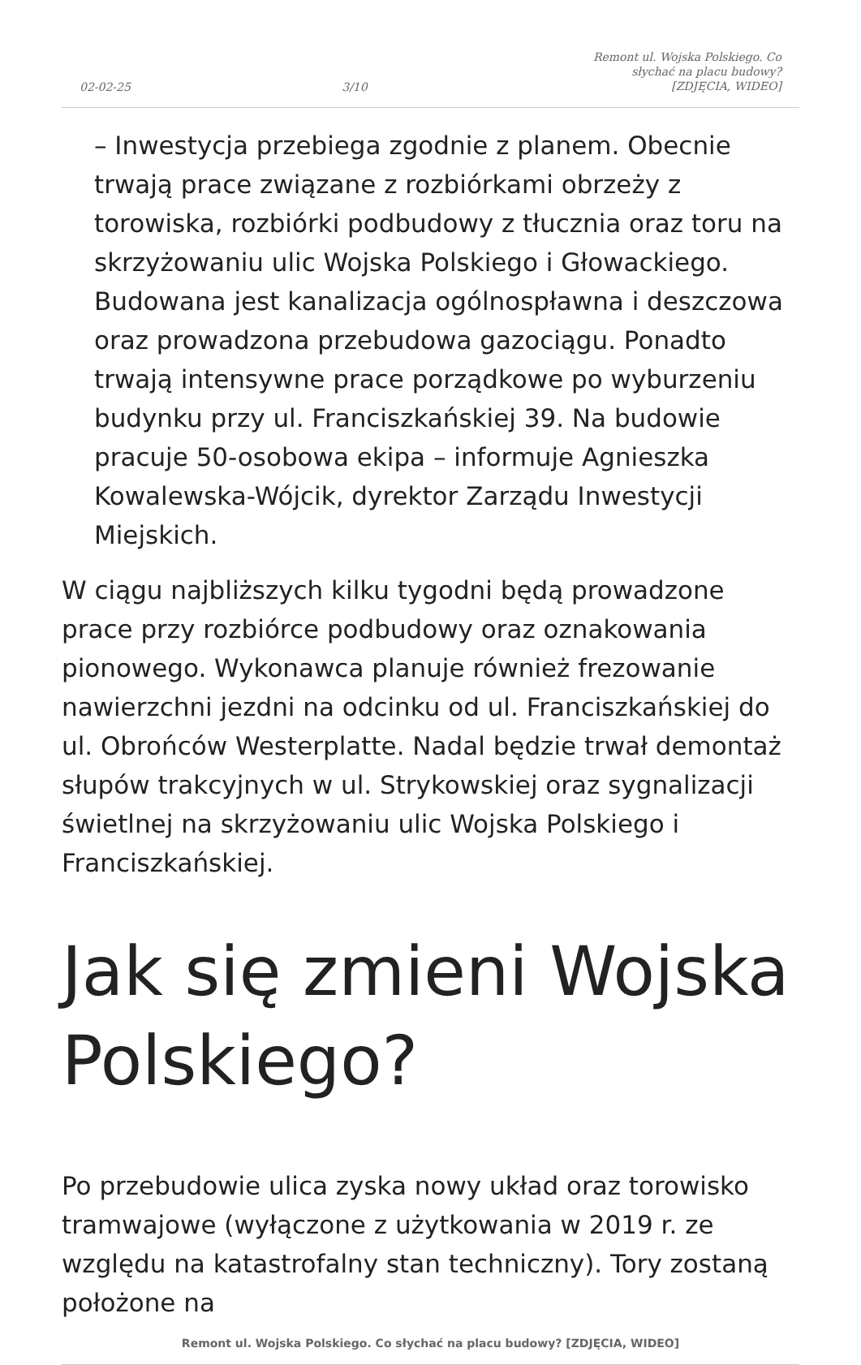02-02-25 3/10 Remont ul. Wojska Polskiego. Co słychać na placu budowy? [ZDJĘCIA, WIDEO]
– Inwestycja przebiega zgodnie z planem. Obecnie trwają prace związane z rozbiórkami obrzeży z torowiska, rozbiórki podbudowy z tłucznia oraz toru na skrzyżowaniu ulic Wojska Polskiego i Głowackiego. Budowana jest kanalizacja ogólnospławna i deszczowa oraz prowadzona przebudowa gazociągu. Ponadto trwają intensywne prace porządkowe po wyburzeniu budynku przy ul. Franciszkańskiej 39. Na budowie pracuje 50-osobowa ekipa – informuje Agnieszka Kowalewska-Wójcik, dyrektor Zarządu Inwestycji Miejskich.
W ciągu najbliższych kilku tygodni będą prowadzone prace przy rozbiórce podbudowy oraz oznakowania pionowego. Wykonawca planuje również frezowanie nawierzchni jezdni na odcinku od ul. Franciszkańskiej do ul. Obrońców Westerplatte. Nadal będzie trwał demontaż słupów trakcyjnych w ul. Strykowskiej oraz sygnalizacji świetlnej na skrzyżowaniu ulic Wojska Polskiego i Franciszkańskiej.
Jak się zmieni Wojska Polskiego?
Po przebudowie ulica zyska nowy układ oraz torowisko tramwajowe (wyłączone z użytkowania w 2019 r. ze względu na katastrofalny stan techniczny). Tory zostaną położone na
Remont ul. Wojska Polskiego. Co słychać na placu budowy? [ZDJĘCIA, WIDEO]